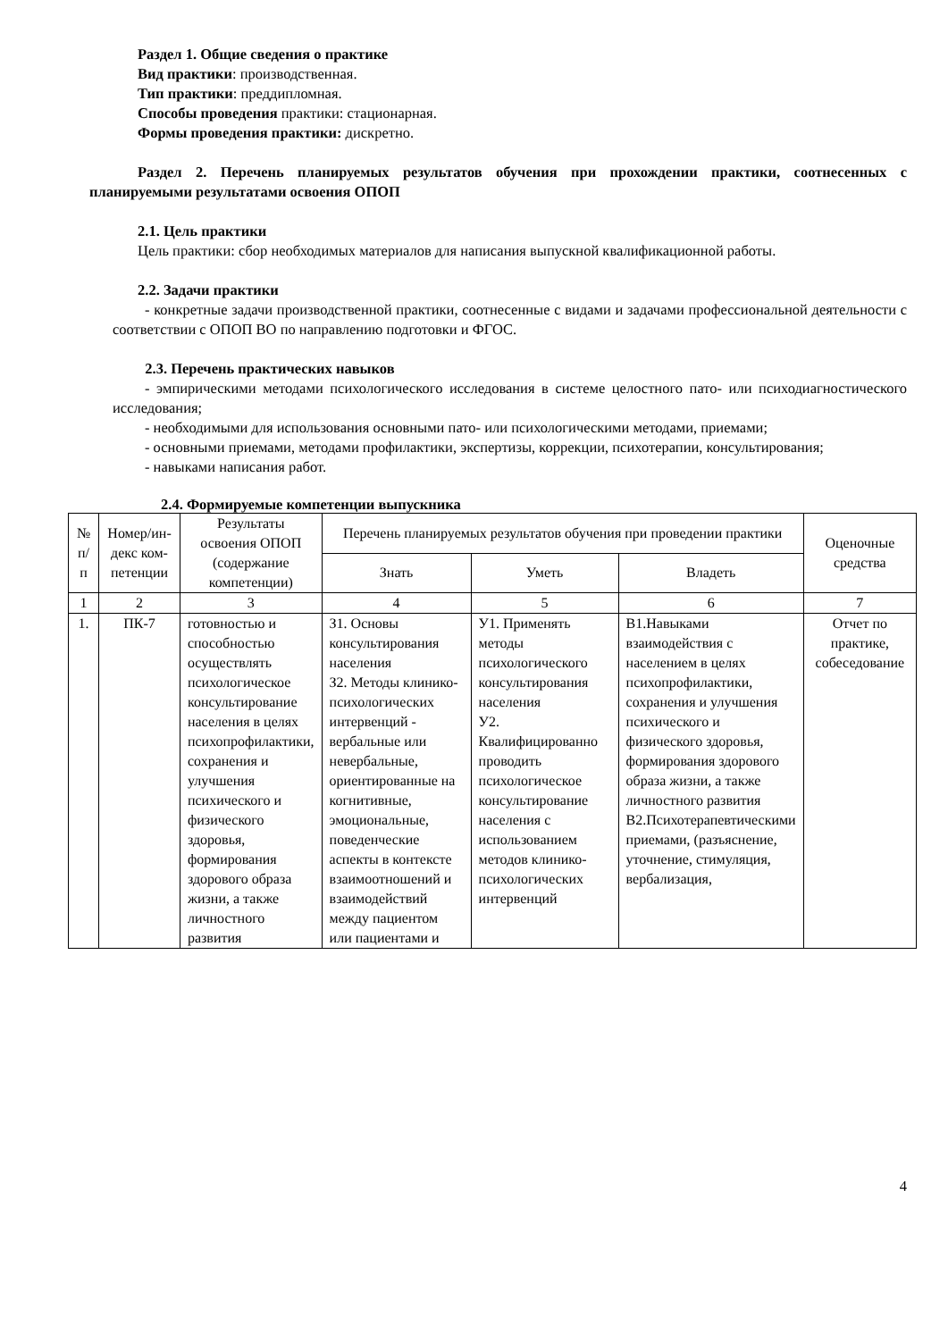Раздел 1. Общие сведения о практике
Вид практики: производственная.
Тип практики: преддипломная.
Способы проведения практики: стационарная.
Формы проведения практики: дискретно.
Раздел 2. Перечень планируемых результатов обучения при прохождении практики, соотнесенных с планируемыми результатами освоения ОПОП
2.1. Цель практики
Цель практики: сбор необходимых материалов для написания выпускной квалификационной работы.
2.2. Задачи практики
- конкретные задачи производственной практики, соотнесенные с видами и задачами профессиональной деятельности с соответствии с ОПОП ВО по направлению подготовки и ФГОС.
2.3. Перечень практических навыков
- эмпирическими методами психологического исследования в системе целостного пато- или психодиагностического исследования;
- необходимыми для использования основными пато- или психологическими методами, приемами;
- основными приемами, методами профилактики, экспертизы, коррекции, психотерапии, консультирования;
- навыками написания работ.
2.4. Формируемые компетенции выпускника
| № п/п | Номер/ин-декс ком-петенции | Результаты освоения ОПОП (содержание компетенции) | Перечень планируемых результатов обучения при проведении практики | | | Оценочные средства |
| --- | --- | --- | --- | --- | --- | --- |
| | | | Знать | Уметь | Владеть | |
| 1 | 2 | 3 | 4 | 5 | 6 | 7 |
| 1. | ПК-7 | готовностью и способностью осуществлять психологическое консультирование населения в целях психопрофилактики, сохранения и улучшения психического и физического здоровья, формирования здорового образа жизни, а также личностного развития | З1. Основы консультирования населения З2. Методы клинико-психологических интервенций - вербальные или невербальные, ориентированные на когнитивные, эмоциональные, поведенческие аспекты в контексте взаимоотношений и взаимодействий между пациентом или пациентами и | У1. Применять методы психологического консультирования населения У2. Квалифицированно проводить психологическое консультирование населения с использованием методов клинико-психологических интервенций | В1.Навыками взаимодействия с населением в целях психопрофилактики, сохранения и улучшения психического и физического здоровья, формирования здорового образа жизни, а также личностного развития В2.Психотерапевтическими приемами, (разъяснение, уточнение, стимуляция, вербализация, | Отчет по практике, собеседование |
4